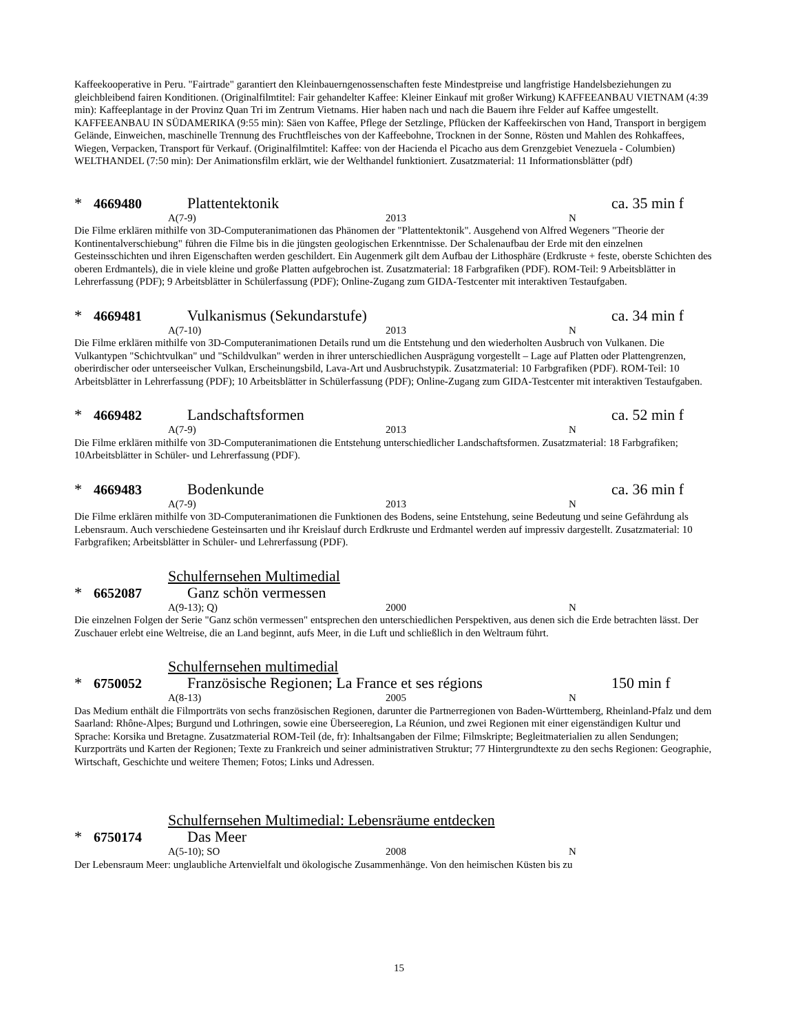Kaffeekooperative in Peru. "Fairtrade" garantiert den Kleinbauerngenossenschaften feste Mindestpreise und langfristige Handelsbeziehungen zu gleichbleibend fairen Konditionen. (Originalfilmtitel: Fair gehandelter Kaffee: Kleiner Einkauf mit großer Wirkung) KAFFEEANBAU VIETNAM (4:39 min): Kaffeeplantage in der Provinz Quan Tri im Zentrum Vietnams. Hier haben nach und nach die Bauern ihre Felder auf Kaffee umgestellt. KAFFEEANBAU IN SÜDAMERIKA (9:55 min): Säen von Kaffee, Pflege der Setzlinge, Pflücken der Kaffeekirschen von Hand, Transport in bergigem Gelände, Einweichen, maschinelle Trennung des Fruchtfleisches von der Kaffeebohne, Trocknen in der Sonne, Rösten und Mahlen des Rohkaffees, Wiegen, Verpacken, Transport für Verkauf. (Originalfilmtitel: Kaffee: von der Hacienda el Picacho aus dem Grenzgebiet Venezuela - Columbien) WELTHANDEL (7:50 min): Der Animationsfilm erklärt, wie der Welthandel funktioniert. Zusatzmaterial: 11 Informationsblätter (pdf)
* 4669480 Plattentektonik ca. 35 min f
A(7-9) 2013 N
Die Filme erklären mithilfe von 3D-Computeranimationen das Phänomen der "Plattentektonik". Ausgehend von Alfred Wegeners "Theorie der Kontinentalverschiebung" führen die Filme bis in die jüngsten geologischen Erkenntnisse. Der Schalenaufbau der Erde mit den einzelnen Gesteinsschichten und ihren Eigenschaften werden geschildert. Ein Augenmerk gilt dem Aufbau der Lithosphäre (Erdkruste + feste, oberste Schichten des oberen Erdmantels), die in viele kleine und große Platten aufgebrochen ist. Zusatzmaterial: 18 Farbgrafiken (PDF). ROM-Teil: 9 Arbeitsblätter in Lehrerfassung (PDF); 9 Arbeitsblätter in Schülerfassung (PDF); Online-Zugang zum GIDA-Testcenter mit interaktiven Testaufgaben.
* 4669481 Vulkanismus (Sekundarstufe) ca. 34 min f
A(7-10) 2013 N
Die Filme erklären mithilfe von 3D-Computeranimationen Details rund um die Entstehung und den wiederholten Ausbruch von Vulkanen. Die Vulkantypen "Schichtvulkan" und "Schildvulkan" werden in ihrer unterschiedlichen Ausprägung vorgestellt – Lage auf Platten oder Plattengrenzen, oberirdischer oder unterseeischer Vulkan, Erscheinungsbild, Lava-Art und Ausbruchstypik. Zusatzmaterial: 10 Farbgrafiken (PDF). ROM-Teil: 10 Arbeitsblätter in Lehrerfassung (PDF); 10 Arbeitsblätter in Schülerfassung (PDF); Online-Zugang zum GIDA-Testcenter mit interaktiven Testaufgaben.
* 4669482 Landschaftsformen ca. 52 min f
A(7-9) 2013 N
Die Filme erklären mithilfe von 3D-Computeranimationen die Entstehung unterschiedlicher Landschaftsformen. Zusatzmaterial: 18 Farbgrafiken; 10Arbeitsblätter in Schüler- und Lehrerfassung (PDF).
* 4669483 Bodenkunde ca. 36 min f
A(7-9) 2013 N
Die Filme erklären mithilfe von 3D-Computeranimationen die Funktionen des Bodens, seine Entstehung, seine Bedeutung und seine Gefährdung als Lebensraum. Auch verschiedene Gesteinsarten und ihr Kreislauf durch Erdkruste und Erdmantel werden auf impressiv dargestellt. Zusatzmaterial: 10 Farbgrafiken; Arbeitsblätter in Schüler- und Lehrerfassung (PDF).
Schulfernsehen Multimedial
* 6652087 Ganz schön vermessen
A(9-13); Q) 2000 N
Die einzelnen Folgen der Serie "Ganz schön vermessen" entsprechen den unterschiedlichen Perspektiven, aus denen sich die Erde betrachten lässt. Der Zuschauer erlebt eine Weltreise, die an Land beginnt, aufs Meer, in die Luft und schließlich in den Weltraum führt.
Schulfernsehen multimedial
* 6750052 Französische Regionen; La France et ses régions 150 min f
A(8-13) 2005 N
Das Medium enthält die Filmporträts von sechs französischen Regionen, darunter die Partnerregionen von Baden-Württemberg, Rheinland-Pfalz und dem Saarland: Rhône-Alpes; Burgund und Lothringen, sowie eine Überseeregion, La Réunion, und zwei Regionen mit einer eigenständigen Kultur und Sprache: Korsika und Bretagne. Zusatzmaterial ROM-Teil (de, fr): Inhaltsangaben der Filme; Filmskripte; Begleitmaterialien zu allen Sendungen; Kurzporträts und Karten der Regionen; Texte zu Frankreich und seiner administrativen Struktur; 77 Hintergrundtexte zu den sechs Regionen: Geographie, Wirtschaft, Geschichte und weitere Themen; Fotos; Links und Adressen.
Schulfernsehen Multimedial: Lebensräume entdecken
* 6750174 Das Meer
A(5-10); SO 2008 N
Der Lebensraum Meer: unglaubliche Artenvielfalt und ökologische Zusammenhänge. Von den heimischen Küsten bis zu
15